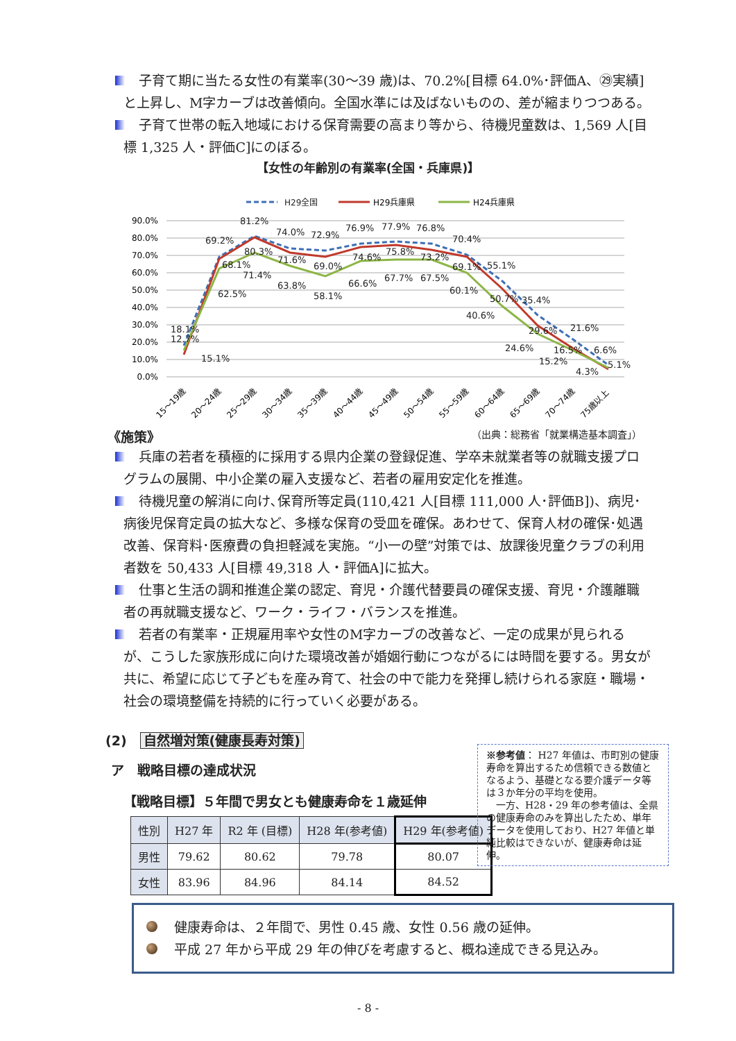子育て期に当たる女性の有業率(30～39 歳)は、70.2%[目標 64.0%･評価A、㉙実績]と上昇し、M字カーブは改善傾向。全国水準には及ばないものの、差が縮まりつつある。
子育て世帯の転入地域における保育需要の高まり等から、待機児童数は、1,569 人[目標 1,325 人・評価C]にのぼる。
【女性の年齢別の有業率(全国・兵庫県)】
H29全国
H29兵庫県
H24兵庫県
90.0%
80.0%
70.0%
60.0%
50.0%
40.0%
30.0%
20.0%
10.0%
0.0%
81.2%
69.2%
74.0%
72.9%
76.9%
77.9%
76.8%
70.4%
55.1%
35.4%
21.6%
6.6%
80.3%
68.1%
71.6%
69.0%
74.6%
75.8%
73.2%
69.1%
50.7%
29.6%
16.5%
5.1%
71.4%
62.5%
63.8%
58.1%
66.6%
67.7%
67.5%
60.1%
40.6%
24.6%
15.2%
4.3%
18.1%
12.7%
15.1%
15～19歳
20～24歳
25～29歳
30～34歳
35～39歳
40～44歳
45～49歳
50～54歳
55～59歳
60～64歳
65～69歳
70～74歳
75歳以上
《施策》 （出典：総務省「就業構造基本調査」）
兵庫の若者を積極的に採用する県内企業の登録促進、学卒未就業者等の就職支援プログラムの展開、中小企業の雇入支援など、若者の雇用安定化を推進。
待機児童の解消に向け､保育所等定員(110,421 人[目標 111,000 人･評価B])、病児･病後児保育定員の拡大など、多様な保育の受皿を確保。あわせて、保育人材の確保･処遇改善、保育料･医療費の負担軽減を実施。“小一の壁”対策では、放課後児童クラブの利用者数を 50,433 人[目標 49,318 人・評価A]に拡大。
仕事と生活の調和推進企業の認定、育児・介護代替要員の確保支援、育児・介護離職者の再就職支援など、ワーク・ライフ・バランスを推進。
若者の有業率・正規雇用率や女性のM字カーブの改善など、一定の成果が見られるが、こうした家族形成に向けた環境改善が婚姻行動につながるには時間を要する。男女が共に、希望に応じて子どもを産み育て、社会の中で能力を発揮し続けられる家庭・職場・社会の環境整備を持続的に行っていく必要がある。
(2)　自然増対策(健康長寿対策)
※参考値： H27 年値は、市町別の健康寿命を算出するため信頼できる数値となるよう、基礎となる要介護データ等は３か年分の平均を使用。
　一方、H28・29 年の参考値は、全県の健康寿命のみを算出したため、単年データを使用しており、H27 年値と単純比較はできないが、健康寿命は延伸。
ア　戦略目標の達成状況
【戦略目標】５年間で男女とも健康寿命を１歳延伸
| 性別 | H27 年 | R2 年 (目標) | H28 年(参考値) | H29 年(参考値) |
| --- | --- | --- | --- | --- |
| 男性 | 79.62 | 80.62 | 79.78 | 80.07 |
| 女性 | 83.96 | 84.96 | 84.14 | 84.52 |
健康寿命は、２年間で、男性 0.45 歳、女性 0.56 歳の延伸。
平成 27 年から平成 29 年の伸びを考慮すると、概ね達成できる見込み。
- 8 -